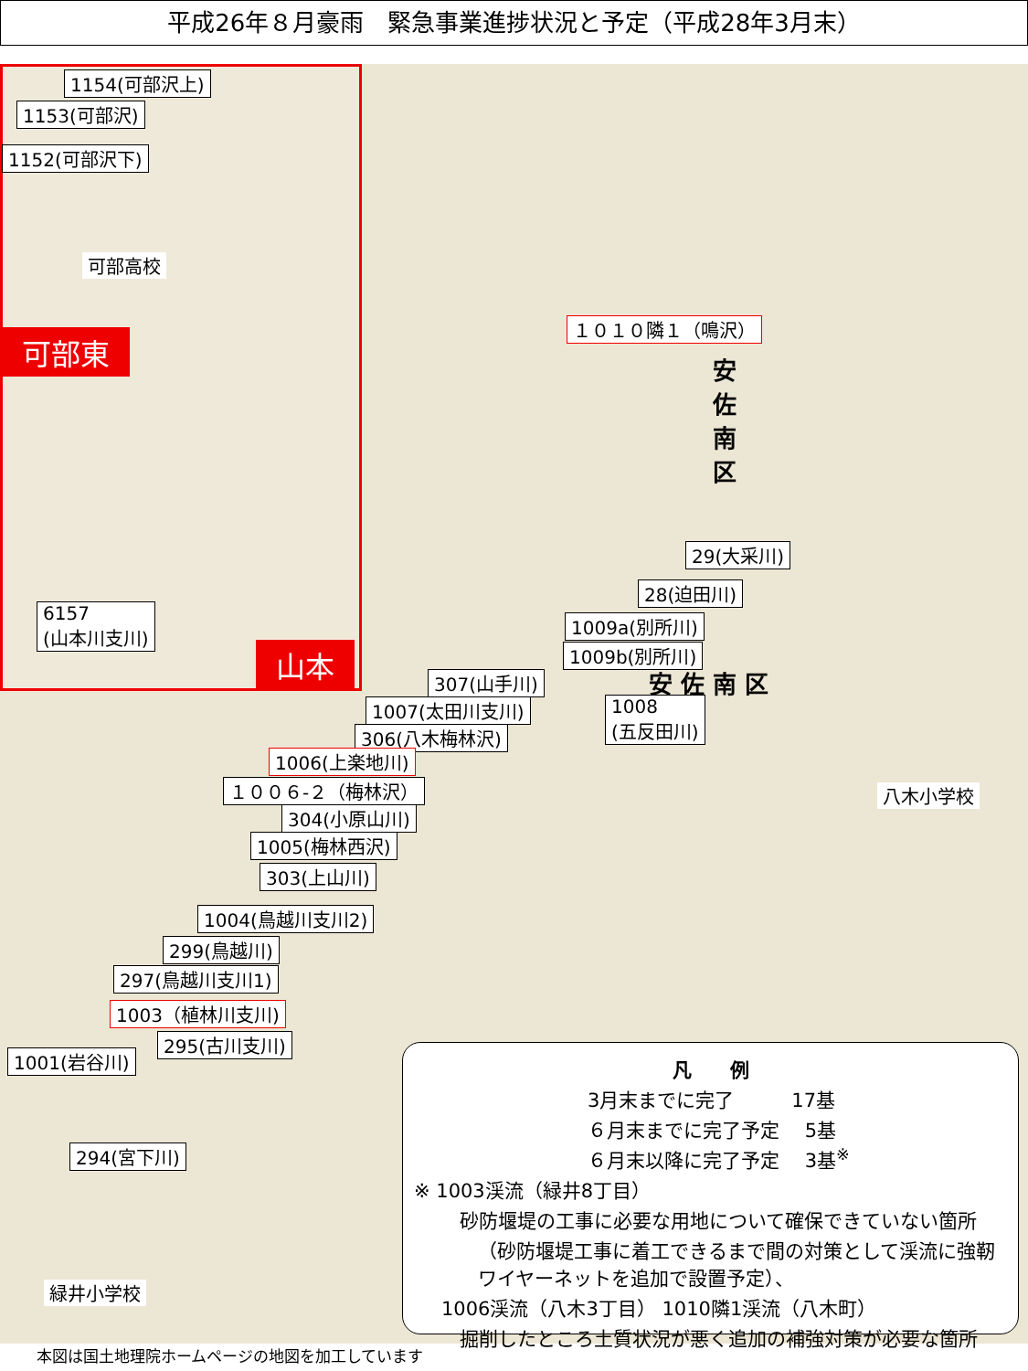平成26年８月豪雨　緊急事業進捗状況と予定（平成28年3月末）
1154(可部沢上)
1153(可部沢)
1152(可部沢下)
可部高校
可部東
6157
(山本川支川)
山本
１０１０隣１（鳴沢）
安佐南区
29(大采川)
28(迫田川)
1009a(別所川)
1009b(別所川)
安 佐 南 区
307(山手川)
1007(太田川支川)
1008
(五反田川)
306(八木梅林沢)
1006(上楽地川)
１００６-２（梅林沢）
304(小原山川)
1005(梅林西沢)
303(上山川)
1004(鳥越川支川2)
299(鳥越川)
297(鳥越川支川1)
1003（植林川支川)
295(古川支川)
1001(岩谷川)
294(宮下川)
緑井小学校
八木小学校
凡　　例
3月末までに完了　　　17基
６月末までに完了予定　 5基
６月末以降に完了予定　 3基<sup>※</sup>
※ 1003渓流（緑井8丁目）
砂防堰堤の工事に必要な用地について確保できていない箇所
（砂防堰堤工事に着工できるまで間の対策として渓流に強靭ワイヤーネットを追加で設置予定）、
1006渓流（八木3丁目） 1010隣1渓流（八木町）
掘削したところ土質状況が悪く追加の補強対策が必要な箇所
本図は国土地理院ホームページの地図を加工しています